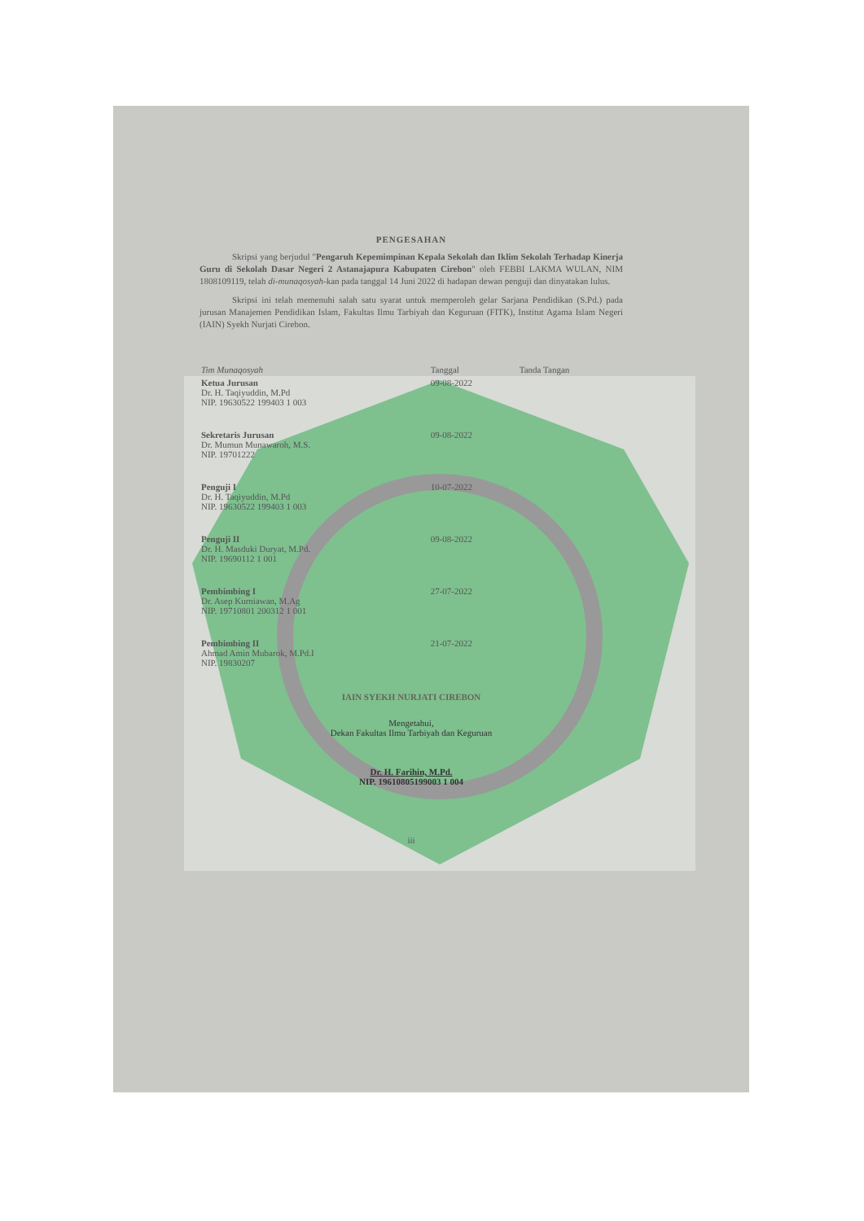PENGESAHAN
Skripsi yang berjudul "Pengaruh Kepemimpinan Kepala Sekolah dan Iklim Sekolah Terhadap Kinerja Guru di Sekolah Dasar Negeri 2 Astanajapura Kabupaten Cirebon" oleh FEBBI LAKMA WULAN, NIM 1808109119, telah di-munaqosyah-kan pada tanggal 14 Juni 2022 di hadapan dewan penguji dan dinyatakan lulus.
Skripsi ini telah memenuhi salah satu syarat untuk memperoleh gelar Sarjana Pendidikan (S.Pd.) pada jurusan Manajemen Pendidikan Islam, Fakultas Ilmu Tarbiyah dan Keguruan (FITK), Institut Agama Islam Negeri (IAIN) Syekh Nurjati Cirebon.
| Tim Munaqosyah | Tanggal | Tanda Tangan |
| --- | --- | --- |
| Ketua Jurusan Dr. H. Taqiyuddin, M.Pd NIP. 19630522 199403 1 003 | 09-08-2022 | |
| Sekretaris Jurusan Dr. Mumun Munawaroh, M.S. NIP. 19701222 | 09-08-2022 | |
| Penguji I Dr. H. Taqiyuddin, M.Pd NIP. 19630522 199403 1 003 | 10-07-2022 | |
| Penguji II Dr. H. Masduki Duryat, M.Pd. NIP. 19690112 1 001 | 09-08-2022 | |
| Pembimbing I Dr. Asep Kurniawan, M.Ag NIP. 19710801 200312 1 001 | 27-07-2022 | |
| Pembimbing II Ahmad Amin Mubarok, M.Pd.I NIP. 19830207 | 21-07-2022 | |
IAIN SYEKH NURJATI CIREBON
Mengetahui,
Dekan Fakultas Ilmu Tarbiyah dan Keguruan
Dr. H. Farihin, M.Pd.
NIP. 19610805199003 1 004
iii